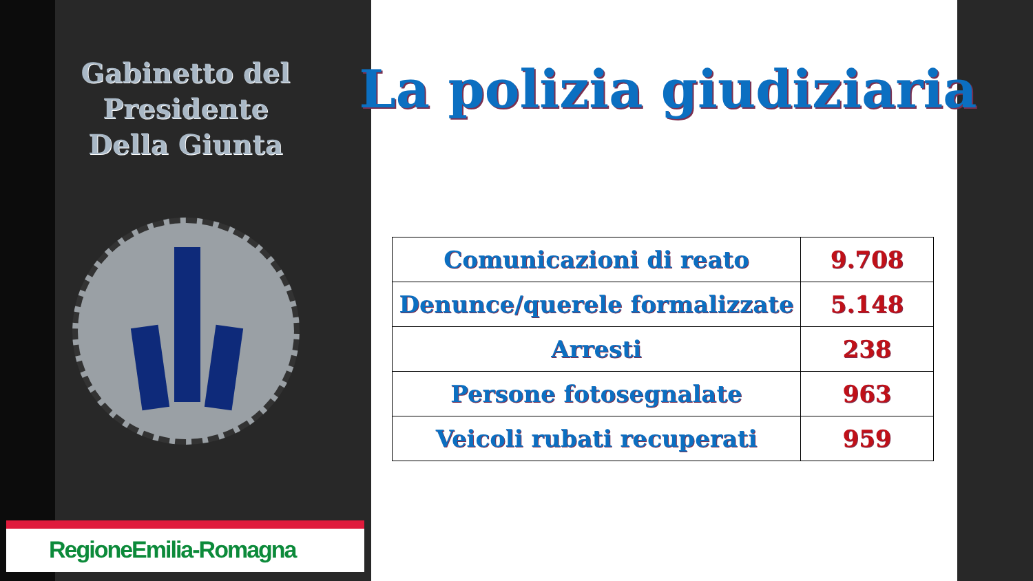Gabinetto del Presidente
Della Giunta
RegioneEmilia-Romagna
La polizia giudiziaria
| Comunicazioni di reato | 9.708 |
| Denunce/querele formalizzate | 5.148 |
| Arresti | 238 |
| Persone fotosegnalate | 963 |
| Veicoli rubati recuperati | 959 |